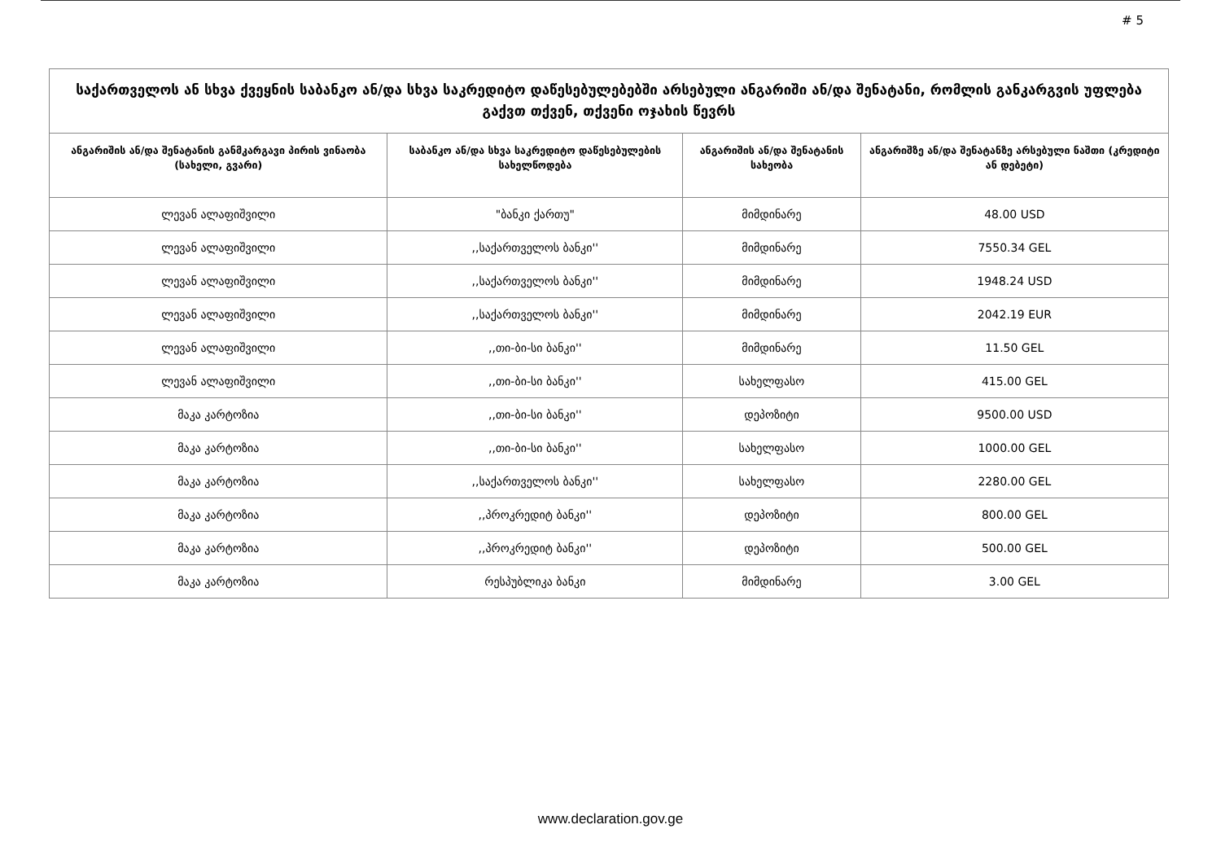# 5
| საქართველოს ან სხვა ქვეყნის საბანკო ან/და სხვა საკრედიტო დაწესებულებებში არსებული ანგარიში ან/და შენატანი, რომლის განკარგვის უფლება გაქვთ თქვენ, თქვენი ოჯახის წევრს | | | |
| --- | --- | --- | --- |
| ანგარიშის ან/და შენატანის განმკარგავი პირის ვინაობა (სახელი, გვარი) | საბანკო ან/და სხვა საკრედიტო დაწესებულების სახელწოდება | ანგარიშის ან/და შენატანის სახეობა | ანგარიშზე ან/და შენატანზე არსებული ნაშთი (კრედიტი ან დებეტი) |
| ლევან ალაფიშვილი | "ბანკი ქართუ" | მიმდინარე | 48.00 USD |
| ლევან ალაფიშვილი | ,,საქართველოს ბანკი'' | მიმდინარე | 7550.34 GEL |
| ლევან ალაფიშვილი | ,,საქართველოს ბანკი'' | მიმდინარე | 1948.24 USD |
| ლევან ალაფიშვილი | ,,საქართველოს ბანკი'' | მიმდინარე | 2042.19 EUR |
| ლევან ალაფიშვილი | ,,თი-ბი-სი ბანკი'' | მიმდინარე | 11.50 GEL |
| ლევან ალაფიშვილი | ,,თი-ბი-სი ბანკი'' | სახელფასო | 415.00 GEL |
| მაკა კარტოზია | ,,თი-ბი-სი ბანკი'' | დეპოზიტი | 9500.00 USD |
| მაკა კარტოზია | ,,თი-ბი-სი ბანკი'' | სახელფასო | 1000.00 GEL |
| მაკა კარტოზია | ,,საქართველოს ბანკი'' | სახელფასო | 2280.00 GEL |
| მაკა კარტოზია | ,,პროკრედიტ ბანკი'' | დეპოზიტი | 800.00 GEL |
| მაკა კარტოზია | ,,პროკრედიტ ბანკი'' | დეპოზიტი | 500.00 GEL |
| მაკა კარტოზია | რესპუბლიკა ბანკი | მიმდინარე | 3.00 GEL |
www.declaration.gov.ge